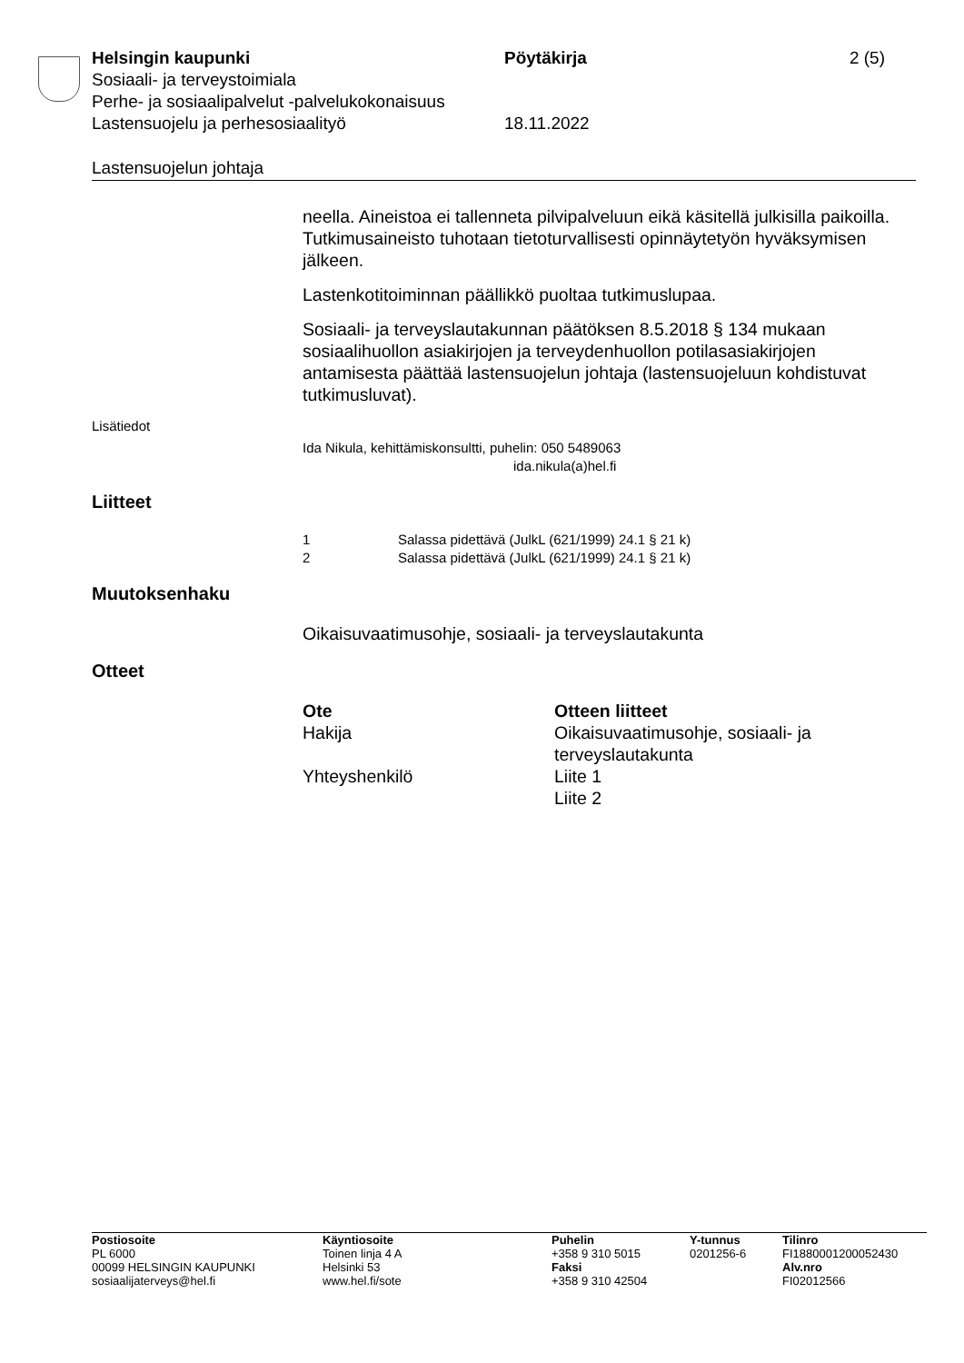| Helsingin kaupunki | Pöytäkirja | 2 (5) |
| Sosiaali- ja terveystoimiala | | |
| Perhe- ja sosiaalipalvelut -palvelukokonaisuus | | |
| Lastensuojelu ja perhesosiaalityö | 18.11.2022 | |
Lastensuojelun johtaja
neella. Aineistoa ei tallenneta pilvipalveluun eikä käsitellä julkisilla paikoilla. Tutkimusaineisto tuhotaan tietoturvallisesti opinnäytetyön hyväksymisen jälkeen.
Lastenkotitoiminnan päällikkö puoltaa tutkimuslupaa.
Sosiaali- ja terveyslautakunnan päätöksen 8.5.2018 § 134 mukaan sosiaalihuollon asiakirjojen ja terveydenhuollon potilasasiakirjojen antamisesta päättää lastensuojelun johtaja (lastensuojeluun kohdistuvat tutkimusluvat).
Lisätiedot
Ida Nikula, kehittämiskonsultti, puhelin: 050 5489063
ida.nikula(a)hel.fi
Liitteet
| 1 | Salassa pidettävä (JulkL (621/1999) 24.1 § 21 k) |
| 2 | Salassa pidettävä (JulkL (621/1999) 24.1 § 21 k) |
Muutoksenhaku
Oikaisuvaatimusohje, sosiaali- ja terveyslautakunta
Otteet
| Ote | Otteen liitteet |
| --- | --- |
| Hakija | Oikaisuvaatimusohje, sosiaali- ja terveyslautakunta |
| Yhteyshenkilö | Liite 1 Liite 2 |
| Postiosoite PL 6000 00099 HELSINGIN KAUPUNKI sosiaalijaterveys@hel.fi | Käyntiosoite Toinen linja 4 A Helsinki 53 www.hel.fi/sote | Puhelin +358 9 310 5015 Faksi +358 9 310 42504 | Y-tunnus 0201256-6 | Tilinro FI1880001200052430 Alv.nro FI02012566 |